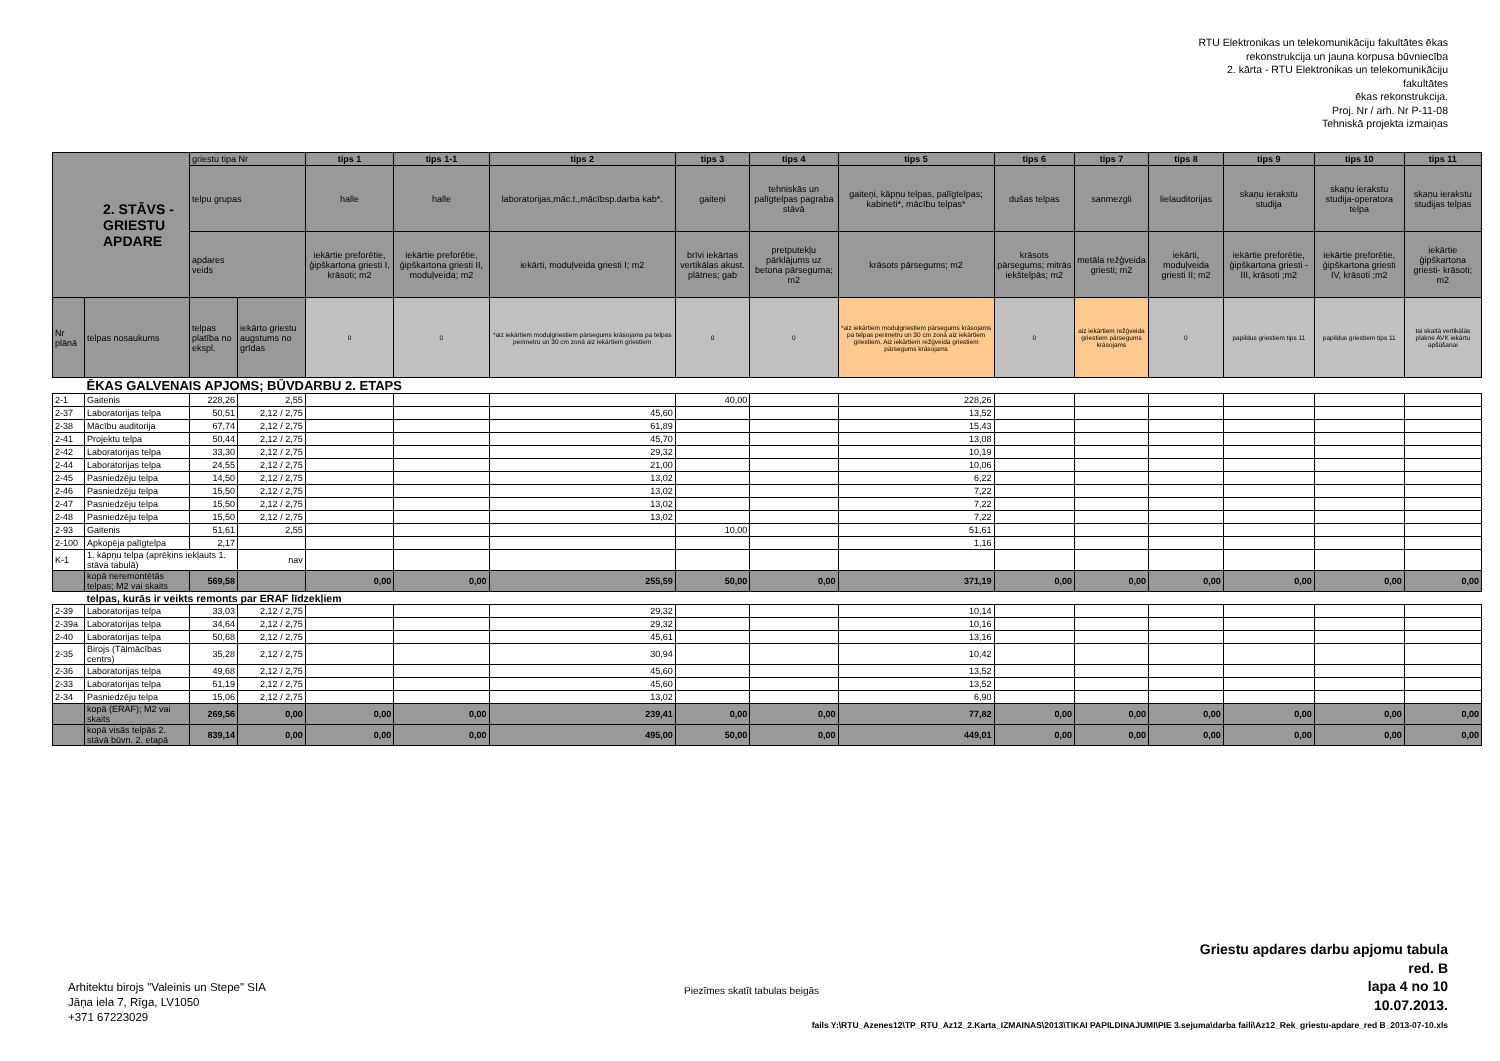RTU Elektronikas un telekomunikāciju fakultātes ēkas
rekonstrukcija un jauna korpusa būvniecība
2. kārta - RTU Elektronikas un telekomunikāciju
fakultātes
ēkas rekonstrukcija.
Proj. Nr / arh. Nr P-11-08
Tehniskā projekta izmaiņas
| 2. STĀVS - GRIESTU APDARE | | griestu tipa Nr | | tips 1 | tips 1-1 | tips 2 | tips 3 | tips 4 | tips 5 | tips 6 | tips 7 | tips 8 | tips 9 | tips 10 | tips 11 |
| | | telpu grupas | | halle | halle | laboratorijas,māc.t.,mācībsp.darba kab*. | gaiteņi | tehniskās un palīgtelpas pagraba stāvā | gaiteņi, kāpņu telpas, palīgtelpas; kabineti*, mācību telpas* | dušas telpas | sanmezgli | lielauditorijas | skaņu ierakstu studija | skaņu ierakstu studija-operatora telpa | skaņu ierakstu studijas telpas |
| | | apdares veids | | iekārtie preforētie, ģipškartona griesti I, krāsoti; m2 | iekārtie preforētie, ģipškartona griesti II, moduļveida; m2 | iekārti, moduļveida griesti I; m2 | brīvi iekārtas vertikālas akust. plātnes; gab | pretputekļu pārklājums uz betona pārseguma; m2 | krāsots pārsegums; m2 | krāsots pārsegums; mitrās iekštelpās; m2 | metāla režģveida griesti; m2 | iekārti, moduļveida griesti II; m2 | iekārtie preforētie, ģipškartona griesti - III, krāsoti ;m2 | iekārtie preforētie, ģipškartona griesti IV, krāsoti ;m2 | iekārtie ģipškartona griesti- krāsoti; m2 |
| Nr plānā | telpas nosaukums | telpas platība no ekspl. | iekārto griestu augstums no grīdas | 0 | 0 | *aiz iekārtiem moduļgriestiem pārsegums krāsojams pa telpas perimetru un 30 cm zonā aiz iekārtiem griestiem | 0 | 0 | *aiz iekārtiem moduļgriestiem pārsegums krāsojams pa telpas perimetru un 30 cm zonā aiz iekārtiem griestiem. Aiz iekārtiem režģveida griestiem pārsegums krāsojams | 0 | aiz iekārtiem režģveida griestiem pārsegums krāsojams | 0 | papildus griestiem tips 11 | papildus griestiem tips 11 | tai skaitā vertikālās plakne AVK iekārtu apšūšanai |
| | ĒKAS GALVENAIS APJOMS; BŪVDARBU 2. ETAPS | | | | | | | | | | | | | | |
| 2-1 | Gaitenis | 228,26 | 2,55 | | | | 40,00 | | 228,26 | | | | | | |
| 2-37 | Laboratorijas telpa | 50,51 | 2,12 / 2,75 | | | 45,60 | | | 13,52 | | | | | | |
| 2-38 | Mācību auditorija | 67,74 | 2,12 / 2,75 | | | 61,89 | | | 15,43 | | | | | | |
| 2-41 | Projektu telpa | 50,44 | 2,12 / 2,75 | | | 45,70 | | | 13,08 | | | | | | |
| 2-42 | Laboratorijas telpa | 33,30 | 2,12 / 2,75 | | | 29,32 | | | 10,19 | | | | | | |
| 2-44 | Laboratorijas telpa | 24,55 | 2,12 / 2,75 | | | 21,00 | | | 10,06 | | | | | | |
| 2-45 | Pasniedzēju telpa | 14,50 | 2,12 / 2,75 | | | 13,02 | | | 6,22 | | | | | | |
| 2-46 | Pasniedzēju telpa | 15,50 | 2,12 / 2,75 | | | 13,02 | | | 7,22 | | | | | | |
| 2-47 | Pasniedzēju telpa | 15,50 | 2,12 / 2,75 | | | 13,02 | | | 7,22 | | | | | | |
| 2-48 | Pasniedzēju telpa | 15,50 | 2,12 / 2,75 | | | 13,02 | | | 7,22 | | | | | | |
| 2-93 | Gaitenis | 51,61 | 2,55 | | | | 10,00 | | 51,61 | | | | | | |
| 2-100 | Apkopēja palīgtelpa | 2,17 | | | | | | | 1,16 | | | | | | |
| K-1 | 1. kāpņu telpa (aprēķins iekļauts 1. stāva tabulā) | | nav | | | | | | | | | | | | |
| | kopā neremontētās telpas; M2 vai skaits | 569,58 | | 0,00 | 0,00 | 255,59 | 50,00 | 0,00 | 371,19 | 0,00 | 0,00 | 0,00 | 0,00 | 0,00 | 0,00 |
| | telpas, kurās ir veikts remonts par ERAF līdzekļiem | | | | | | | | | | | | | | |
| 2-39 | Laboratorijas telpa | 33,03 | 2,12 / 2,75 | | | 29,32 | | | 10,14 | | | | | | |
| 2-39a | Laboratorijas telpa | 34,64 | 2,12 / 2,75 | | | 29,32 | | | 10,16 | | | | | | |
| 2-40 | Laboratorijas telpa | 50,68 | 2,12 / 2,75 | | | 45,61 | | | 13,16 | | | | | | |
| 2-35 | Birojs (Tālmācības centrs) | 35,28 | 2,12 / 2,75 | | | 30,94 | | | 10,42 | | | | | | |
| 2-36 | Laboratorijas telpa | 49,68 | 2,12 / 2,75 | | | 45,60 | | | 13,52 | | | | | | |
| 2-33 | Laboratorijas telpa | 51,19 | 2,12 / 2,75 | | | 45,60 | | | 13,52 | | | | | | |
| 2-34 | Pasniedzēju telpa | 15,06 | 2,12 / 2,75 | | | 13,02 | | | 6,90 | | | | | | |
| | kopā (ERAF); M2 vai skaits | 269,56 | 0,00 | 0,00 | 0,00 | 239,41 | 0,00 | 0,00 | 77,82 | 0,00 | 0,00 | 0,00 | 0,00 | 0,00 | 0,00 |
| | kopā visās telpās 2. stāvā būvn. 2. etapā | 839,14 | 0,00 | 0,00 | 0,00 | 495,00 | 50,00 | 0,00 | 449,01 | 0,00 | 0,00 | 0,00 | 0,00 | 0,00 | 0,00 |
Arhitektu birojs "Valeinis un Stepe" SIA
Jāņa iela 7, Rīga, LV1050
+371 67223029
Piezīmes skatīt tabulas beigās
Griestu apdares darbu apjomu tabula
red. B
lapa 4 no 10
10.07.2013.
fails Y:\RTU_Azenes12\TP_RTU_Az12_2.Karta_IZMAINAS\2013\TIKAI PAPILDINAJUMI\PIE 3.sejuma\darba faili\Az12_Rek_griestu-apdare_red B_2013-07-10.xls